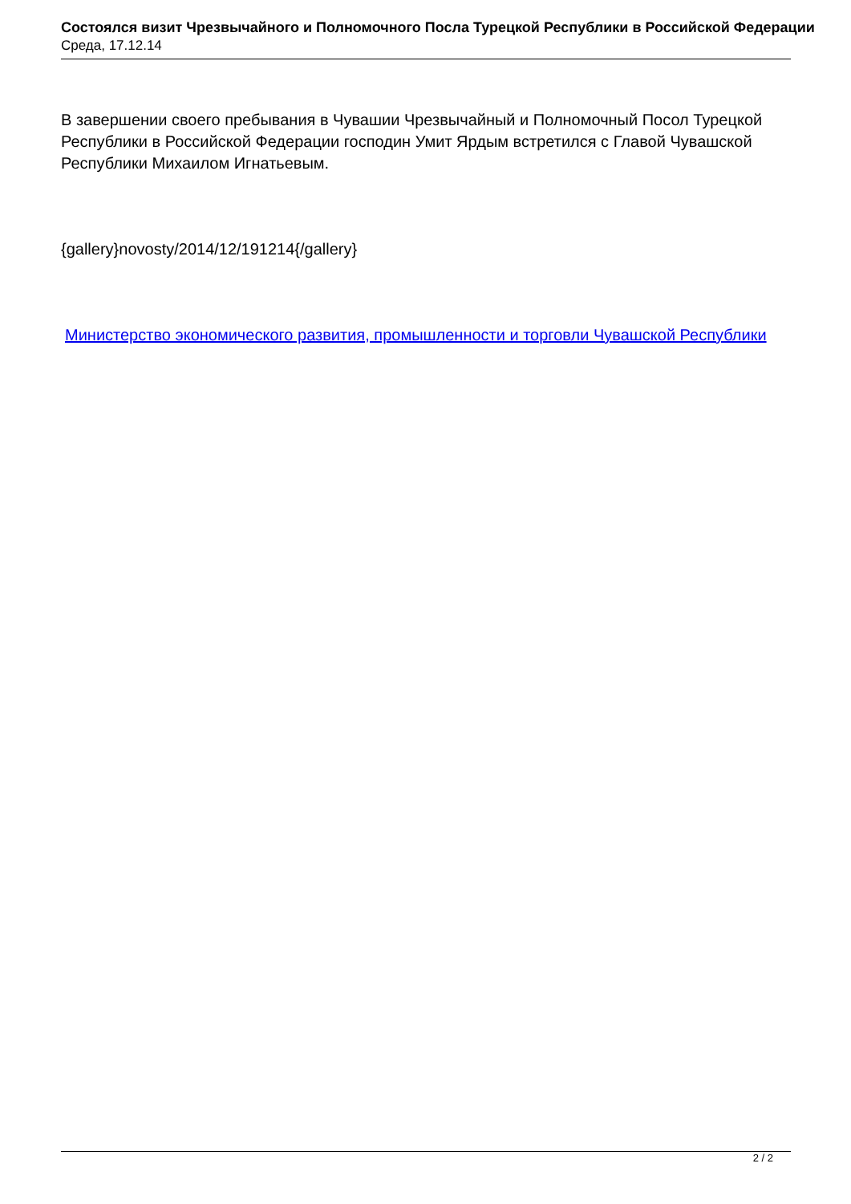Состоялся визит Чрезвычайного и Полномочного Посла Турецкой Республики в Российской Федерации
Среда, 17.12.14
В завершении своего пребывания в Чувашии Чрезвычайный и Полномочный Посол Турецкой Республики в Российской Федерации господин Умит Ярдым встретился с Главой Чувашской Республики Михаилом Игнатьевым.
{gallery}novosty/2014/12/191214{/gallery}
Министерство экономического развития, промышленности и торговли Чувашской Республики
2 / 2